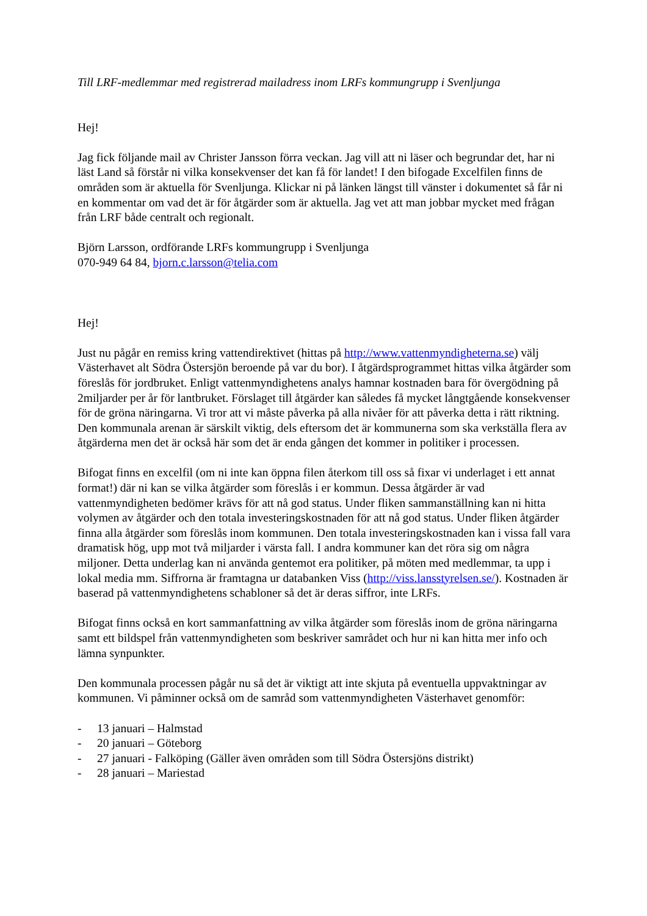Till LRF-medlemmar med registrerad mailadress inom LRFs kommungrupp i Svenljunga
Hej!
Jag fick följande mail av Christer Jansson förra veckan. Jag vill att ni läser och begrundar det, har ni läst Land så förstår ni vilka konsekvenser det kan få för landet! I den bifogade Excelfilen finns de områden som är aktuella för Svenljunga. Klickar ni på länken längst till vänster i dokumentet så får ni en kommentar om vad det är för åtgärder som är aktuella. Jag vet att man jobbar mycket med frågan från LRF både centralt och regionalt.
Björn Larsson, ordförande LRFs kommungrupp i Svenljunga
070-949 64 84, bjorn.c.larsson@telia.com
Hej!
Just nu pågår en remiss kring vattendirektivet (hittas på http://www.vattenmyndigheterna.se) välj Västerhavet alt Södra Östersjön beroende på var du bor). I åtgärdsprogrammet hittas vilka åtgärder som föreslås för jordbruket. Enligt vattenmyndighetens analys hamnar kostnaden bara för övergödning på 2miljarder per år för lantbruket. Förslaget till åtgärder kan således få mycket långtgående konsekvenser för de gröna näringarna. Vi tror att vi måste påverka på alla nivåer för att påverka detta i rätt riktning. Den kommunala arenan är särskilt viktig, dels eftersom det är kommunerna som ska verkställa flera av åtgärderna men det är också här som det är enda gången det kommer in politiker i processen.
Bifogat finns en excelfil (om ni inte kan öppna filen återkom till oss så fixar vi underlaget i ett annat format!) där ni kan se vilka åtgärder som föreslås i er kommun. Dessa åtgärder är vad vattenmyndigheten bedömer krävs för att nå god status. Under fliken sammanställning kan ni hitta volymen av åtgärder och den totala investeringskostnaden för att nå god status. Under fliken åtgärder finna alla åtgärder som föreslås inom kommunen. Den totala investeringskostnaden kan i vissa fall vara dramatisk hög, upp mot två miljarder i värsta fall. I andra kommuner kan det röra sig om några miljoner. Detta underlag kan ni använda gentemot era politiker, på möten med medlemmar, ta upp i lokal media mm. Siffrorna är framtagna ur databanken Viss (http://viss.lansstyrelsen.se/). Kostnaden är baserad på vattenmyndighetens schabloner så det är deras siffror, inte LRFs.
Bifogat finns också en kort sammanfattning av vilka åtgärder som föreslås inom de gröna näringarna samt ett bildspel från vattenmyndigheten som beskriver samrådet och hur ni kan hitta mer info och lämna synpunkter.
Den kommunala processen pågår nu så det är viktigt att inte skjuta på eventuella uppvaktningar av kommunen. Vi påminner också om de samråd som vattenmyndigheten Västerhavet genomför:
- 13 januari – Halmstad
- 20 januari – Göteborg
- 27 januari - Falköping (Gäller även områden som till Södra Östersjöns distrikt)
- 28 januari – Mariestad